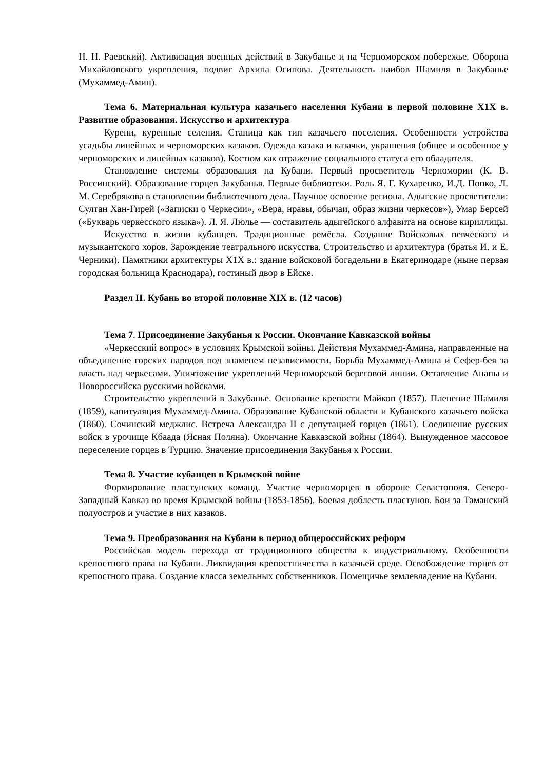Н. Н. Раевский). Активизация военных действий в Закубанье и на Черноморском побережье. Оборона Михайловского укрепления, подвиг Архипа Осипова. Деятельность наибов Шамиля в Закубанье (Мухаммед-Амин).
Тема 6. Материальная культура казачьего населения Кубани в первой половине Х1Х в. Развитие образования. Искусство и архитектура
Курени, куренные селения. Станица как тип казачьего поселения. Особенности устройства усадьбы линейных и черноморских казаков. Одежда казака и казачки, украшения (общее и особенное у черноморских и линейных казаков). Костюм как отражение социального статуса его обладателя.
Становление системы образования на Кубани. Первый просветитель Черномории (К. В. Россинский). Образование горцев Закубанья. Первые библиотеки. Роль Я. Г. Кухаренко, И.Д. Попко, Л. М. Серебрякова в становлении библиотечного дела. Научное освоение региона. Адыгские просветители: Султан Хан-Гирей («Записки о Черкесии», «Вера, нравы, обычаи, образ жизни черкесов»), Умар Берсей («Букварь черкесского языка»). Л. Я. Люлье — составитель адыгейского алфавита на основе кириллицы.
Искусство в жизни кубанцев. Традиционные ремёсла. Создание Войсковых певческого и музыкантского хоров. Зарождение театрального искусства. Строительство и архитектура (братья И. и Е. Черники). Памятники архитектуры Х1Х в.: здание войсковой богадельни в Екатеринодаре (ныне первая городская больница Краснодара), гостиный двор в Ейске.
Раздел II. Кубань во второй половине XIX в. (12 часов)
Тема 7. Присоединение Закубанья к России. Окончание Кавказской войны
«Черкесский вопрос» в условиях Крымской войны. Действия Мухаммед-Амина, направленные на объединение горских народов под знаменем независимости. Борьба Мухаммед-Амина и Сефер-бея за власть над черкесами. Уничтожение укреплений Черноморской береговой линии. Оставление Анапы и Новороссийска русскими войсками.
Строительство укреплений в Закубанье. Основание крепости Майкоп (1857). Пленение Шамиля (1859), капитуляция Мухаммед-Амина. Образование Кубанской области и Кубанского казачьего войска (1860). Сочинский меджлис. Встреча Александра II с депутацией горцев (1861). Соединение русских войск в урочище Кбаада (Ясная Поляна). Окончание Кавказской войны (1864). Вынужденное массовое переселение горцев в Турцию. Значение присоединения Закубанья к России.
Тема 8. Участие кубанцев в Крымской войне
Формирование пластунских команд. Участие черноморцев в обороне Севастополя. Северо-Западный Кавказ во время Крымской войны (1853-1856). Боевая доблесть пластунов. Бои за Таманский полуостров и участие в них казаков.
Тема 9. Преобразования на Кубани в период общероссийских реформ
Российская модель перехода от традиционного общества к индустриальному. Особенности крепостного права на Кубани. Ликвидация крепостничества в казачьей среде. Освобождение горцев от крепостного права. Создание класса земельных собственников. Помещичье землевладение на Кубани.